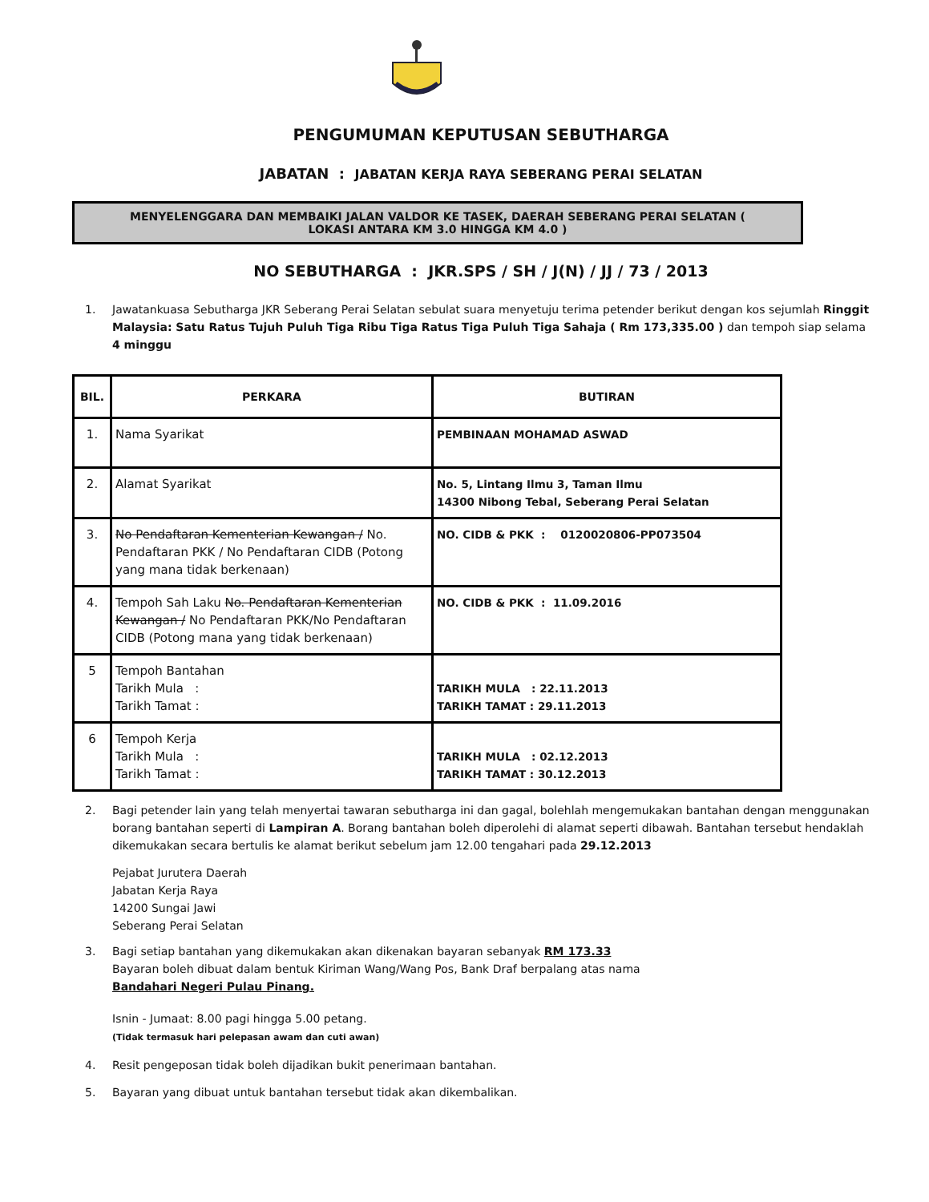PENGUMUMAN KEPUTUSAN SEBUTHARGA
JABATAN : JABATAN KERJA RAYA SEBERANG PERAI SELATAN
MENYELENGGARA DAN MEMBAIKI JALAN VALDOR KE TASEK, DAERAH SEBERANG PERAI SELATAN ( LOKASI ANTARA KM 3.0 HINGGA KM 4.0 )
NO SEBUTHARGA : JKR.SPS / SH / J(N) / JJ / 73 / 2013
1. Jawatankuasa Sebutharga JKR Seberang Perai Selatan sebulat suara menyetuju terima petender berikut dengan kos sejumlah Ringgit Malaysia: Satu Ratus Tujuh Puluh Tiga Ribu Tiga Ratus Tiga Puluh Tiga Sahaja ( Rm 173,335.00 ) dan tempoh siap selama 4 minggu
| BIL. | PERKARA | BUTIRAN |
| --- | --- | --- |
| 1. | Nama Syarikat | PEMBINAAN MOHAMAD ASWAD |
| 2. | Alamat Syarikat | No. 5, Lintang Ilmu 3, Taman Ilmu 14300 Nibong Tebal, Seberang Perai Selatan |
| 3. | No Pendaftaran Kementerian Kewangan / No. Pendaftaran PKK / No Pendaftaran CIDB (Potong yang mana tidak berkenaan) | NO. CIDB & PKK : 0120020806-PP073504 |
| 4. | Tempoh Sah Laku No. Pendaftaran Kementerian Kewangan / No Pendaftaran PKK/No Pendaftaran CIDB (Potong mana yang tidak berkenaan) | NO. CIDB & PKK : 11.09.2016 |
| 5 | Tempoh Bantahan Tarikh Mula : Tarikh Tamat : | TARIKH MULA : 22.11.2013 TARIKH TAMAT : 29.11.2013 |
| 6 | Tempoh Kerja Tarikh Mula : Tarikh Tamat : | TARIKH MULA : 02.12.2013 TARIKH TAMAT : 30.12.2013 |
2. Bagi petender lain yang telah menyertai tawaran sebutharga ini dan gagal, bolehlah mengemukakan bantahan dengan menggunakan borang bantahan seperti di Lampiran A. Borang bantahan boleh diperolehi di alamat seperti dibawah. Bantahan tersebut hendaklah dikemukakan secara bertulis ke alamat berikut sebelum jam 12.00 tengahari pada 29.12.2013
Pejabat Jurutera Daerah
Jabatan Kerja Raya
14200 Sungai Jawi
Seberang Perai Selatan
3. Bagi setiap bantahan yang dikemukakan akan dikenakan bayaran sebanyak RM 173.33
Bayaran boleh dibuat dalam bentuk Kiriman Wang/Wang Pos, Bank Draf berpalang atas nama
Bandahari Negeri Pulau Pinang.
Isnin - Jumaat: 8.00 pagi hingga 5.00 petang.
(Tidak termasuk hari pelepasan awam dan cuti awan)
4. Resit pengeposan tidak boleh dijadikan bukit penerimaan bantahan.
5. Bayaran yang dibuat untuk bantahan tersebut tidak akan dikembalikan.